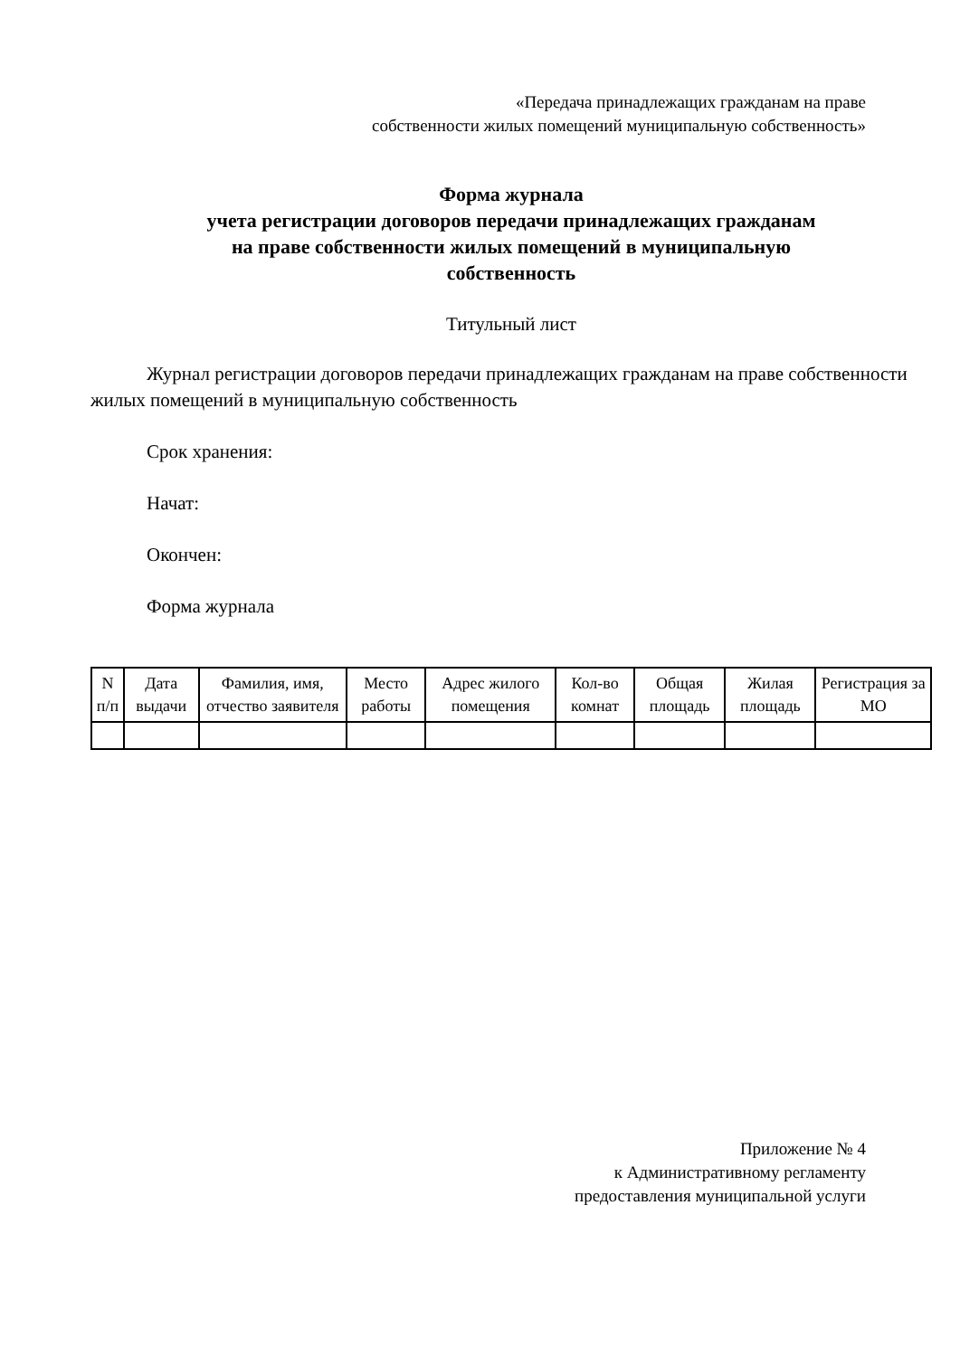«Передача принадлежащих гражданам на праве
собственности жилых помещений муниципальную собственность»
Форма журнала
учета регистрации договоров передачи принадлежащих гражданам
на праве собственности жилых помещений в муниципальную
собственность
Титульный лист
Журнал регистрации договоров передачи принадлежащих гражданам на праве собственности жилых помещений в муниципальную собственность
Срок хранения:
Начат:
Окончен:
Форма журнала
| N п/п | Дата выдачи | Фамилия, имя, отчество заявителя | Место работы | Адрес жилого помещения | Кол-во комнат | Общая площадь | Жилая площадь | Регистрация за МО |
Приложение № 4
к Административному регламенту
предоставления муниципальной услуги